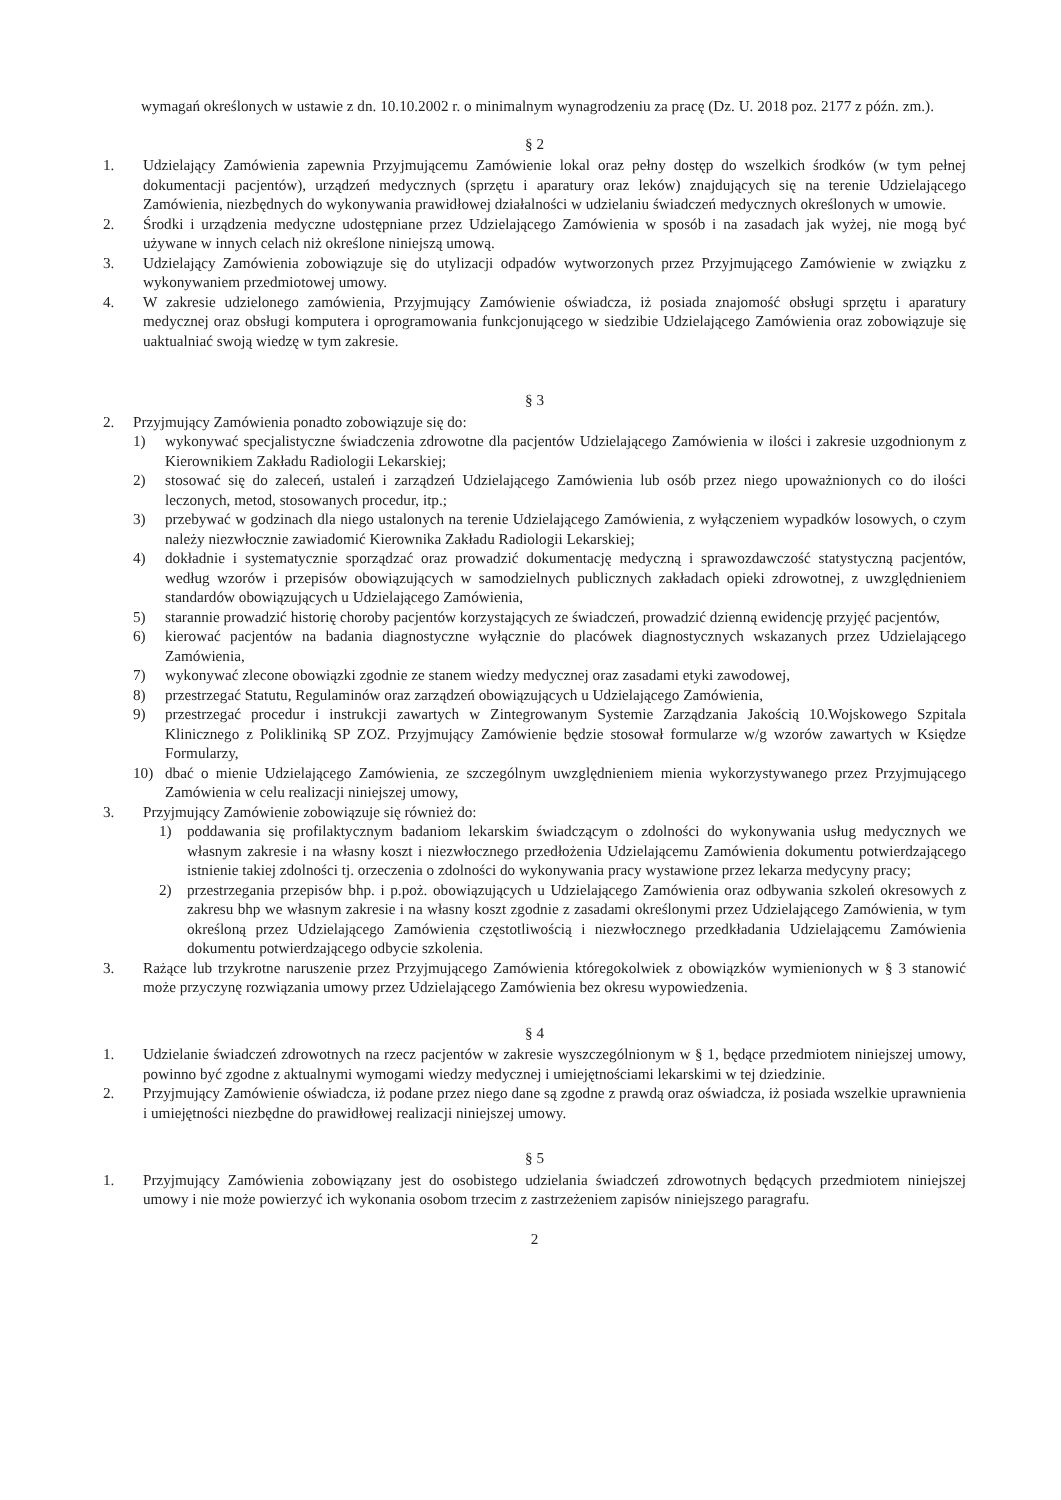wymagań określonych w ustawie z dn. 10.10.2002 r. o minimalnym wynagrodzeniu za pracę (Dz. U. 2018 poz. 2177 z późn. zm.).
§ 2
1. Udzielający Zamówienia zapewnia Przyjmującemu Zamówienie lokal oraz pełny dostęp do wszelkich środków (w tym pełnej dokumentacji pacjentów), urządzeń medycznych (sprzętu i aparatury oraz leków) znajdujących się na terenie Udzielającego Zamówienia, niezbędnych do wykonywania prawidłowej działalności w udzielaniu świadczeń medycznych określonych w umowie.
2. Środki i urządzenia medyczne udostępniane przez Udzielającego Zamówienia w sposób i na zasadach jak wyżej, nie mogą być używane w innych celach niż określone niniejszą umową.
3. Udzielający Zamówienia zobowiązuje się do utylizacji odpadów wytworzonych przez Przyjmującego Zamówienie w związku z wykonywaniem przedmiotowej umowy.
4. W zakresie udzielonego zamówienia, Przyjmujący Zamówienie oświadcza, iż posiada znajomość obsługi sprzętu i aparatury medycznej oraz obsługi komputera i oprogramowania funkcjonującego w siedzibie Udzielającego Zamówienia oraz zobowiązuje się uaktualniać swoją wiedzę w tym zakresie.
§ 3
2. Przyjmujący Zamówienia ponadto zobowiązuje się do:
1) wykonywać specjalistyczne świadczenia zdrowotne dla pacjentów Udzielającego Zamówienia w ilości i zakresie uzgodnionym z Kierownikiem Zakładu Radiologii Lekarskiej;
2) stosować się do zaleceń, ustaleń i zarządzeń Udzielającego Zamówienia lub osób przez niego upoważnionych co do ilości leczonych, metod, stosowanych procedur, itp.;
3) przebywać w godzinach dla niego ustalonych na terenie Udzielającego Zamówienia, z wyłączeniem wypadków losowych, o czym należy niezwłocznie zawiadomić Kierownika Zakładu Radiologii Lekarskiej;
4) dokładnie i systematycznie sporządzać oraz prowadzić dokumentację medyczną i sprawozdawczość statystyczną pacjentów, według wzorów i przepisów obowiązujących w samodzielnych publicznych zakładach opieki zdrowotnej, z uwzględnieniem standardów obowiązujących u Udzielającego Zamówienia,
5) starannie prowadzić historię choroby pacjentów korzystających ze świadczeń, prowadzić dzienną ewidencję przyjęć pacjentów,
6) kierować pacjentów na badania diagnostyczne wyłącznie do placówek diagnostycznych wskazanych przez Udzielającego Zamówienia,
7) wykonywać zlecone obowiązki zgodnie ze stanem wiedzy medycznej oraz zasadami etyki zawodowej,
8) przestrzegać Statutu, Regulaminów oraz zarządzeń obowiązujących u Udzielającego Zamówienia,
9) przestrzegać procedur i instrukcji zawartych w Zintegrowanym Systemie Zarządzania Jakością 10.Wojskowego Szpitala Klinicznego z Polikliniką SP ZOZ. Przyjmujący Zamówienie będzie stosował formularze w/g wzorów zawartych w Księdze Formularzy,
10) dbać o mienie Udzielającego Zamówienia, ze szczególnym uwzględnieniem mienia wykorzystywanego przez Przyjmującego Zamówienia w celu realizacji niniejszej umowy,
3. Przyjmujący Zamówienie zobowiązuje się również do:
1) poddawania się profilaktycznym badaniom lekarskim świadczącym o zdolności do wykonywania usług medycznych we własnym zakresie i na własny koszt i niezwłocznego przedłożenia Udzielającemu Zamówienia dokumentu potwierdzającego istnienie takiej zdolności tj. orzeczenia o zdolności do wykonywania pracy wystawione przez lekarza medycyny pracy;
2) przestrzegania przepisów bhp. i p.poż. obowiązujących u Udzielającego Zamówienia oraz odbywania szkoleń okresowych z zakresu bhp we własnym zakresie i na własny koszt zgodnie z zasadami określonymi przez Udzielającego Zamówienia, w tym określoną przez Udzielającego Zamówienia częstotliwością i niezwłocznego przedkładania Udzielającemu Zamówienia dokumentu potwierdzającego odbycie szkolenia.
3. Rażące lub trzykrotne naruszenie przez Przyjmującego Zamówienia któregokolwiek z obowiązków wymienionych w § 3 stanowić może przyczynę rozwiązania umowy przez Udzielającego Zamówienia bez okresu wypowiedzenia.
§ 4
1. Udzielanie świadczeń zdrowotnych na rzecz pacjentów w zakresie wyszczególnionym w § 1, będące przedmiotem niniejszej umowy, powinno być zgodne z aktualnymi wymogami wiedzy medycznej i umiejętnościami lekarskimi w tej dziedzinie.
2. Przyjmujący Zamówienie oświadcza, iż podane przez niego dane są zgodne z prawdą oraz oświadcza, iż posiada wszelkie uprawnienia i umiejętności niezbędne do prawidłowej realizacji niniejszej umowy.
§ 5
1. Przyjmujący Zamówienia zobowiązany jest do osobistego udzielania świadczeń zdrowotnych będących przedmiotem niniejszej umowy i nie może powierzyć ich wykonania osobom trzecim z zastrzeżeniem zapisów niniejszego paragrafu.
2